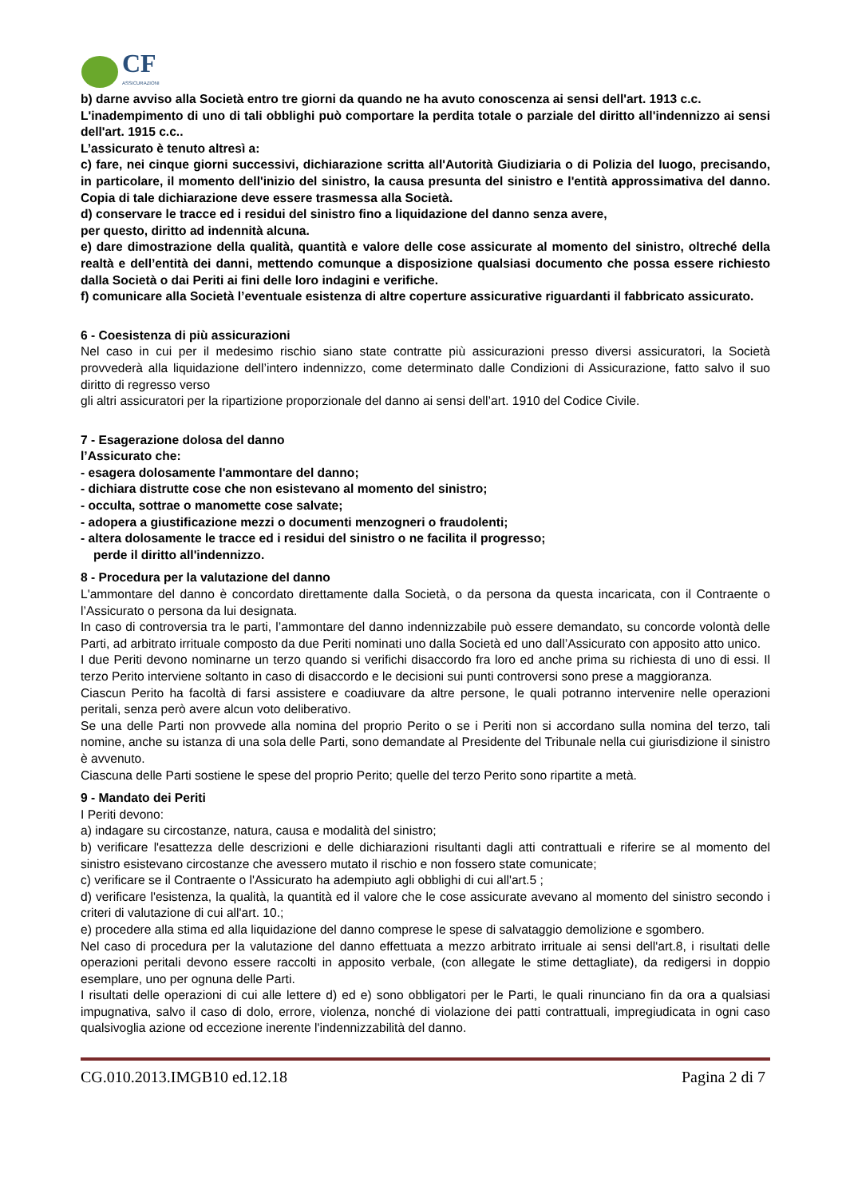CF
ASSICURAZIONI
b) darne avviso alla Società entro tre giorni da quando ne ha avuto conoscenza ai sensi dell'art. 1913 c.c.
L'inadempimento di uno di tali obblighi può comportare la perdita totale o parziale del diritto all'indennizzo ai sensi dell'art. 1915 c.c..
L’assicurato è tenuto altresì a:
c) fare, nei cinque giorni successivi, dichiarazione scritta all'Autorità Giudiziaria o di Polizia del luogo, precisando, in particolare, il momento dell'inizio del sinistro, la causa presunta del sinistro e l'entità approssimativa del danno. Copia di tale dichiarazione deve essere trasmessa alla Società.
d) conservare le tracce ed i residui del sinistro fino a liquidazione del danno senza avere,
per questo, diritto ad indennità alcuna.
e) dare dimostrazione della qualità, quantità e valore delle cose assicurate al momento del sinistro, oltreché della realtà e dell’entità dei danni, mettendo comunque a disposizione qualsiasi documento che possa essere richiesto dalla Società o dai Periti ai fini delle loro indagini e verifiche.
f) comunicare alla Società l’eventuale esistenza di altre coperture assicurative riguardanti il fabbricato assicurato.
6 - Coesistenza di più assicurazioni
Nel caso in cui per il medesimo rischio siano state contratte più assicurazioni presso diversi assicuratori, la Società provvederà alla liquidazione dell’intero indennizzo, come determinato dalle Condizioni di Assicurazione, fatto salvo il suo diritto di regresso verso
gli altri assicuratori per la ripartizione proporzionale del danno ai sensi dell’art. 1910 del Codice Civile.
7 - Esagerazione dolosa del danno
l’Assicurato che:
- esagera dolosamente l'ammontare del danno;
- dichiara distrutte cose che non esistevano al momento del sinistro;
- occulta, sottrae o manomette cose salvate;
- adopera a giustificazione mezzi o documenti menzogneri o fraudolenti;
- altera dolosamente le tracce ed i residui del sinistro o ne facilita il progresso;
perde il diritto all'indennizzo.
8 - Procedura per la valutazione del danno
L'ammontare del danno è concordato direttamente dalla Società, o da persona da questa incaricata, con il Contraente o l’Assicurato o persona da lui designata.
In caso di controversia tra le parti, l’ammontare del danno indennizzabile può essere demandato, su concorde volontà delle Parti, ad arbitrato irrituale composto da due Periti nominati uno dalla Società ed uno dall’Assicurato con apposito atto unico.
I due Periti devono nominarne un terzo quando si verifichi disaccordo fra loro ed anche prima su richiesta di uno di essi. Il terzo Perito interviene soltanto in caso di disaccordo e le decisioni sui punti controversi sono prese a maggioranza.
Ciascun Perito ha facoltà di farsi assistere e coadiuvare da altre persone, le quali potranno intervenire nelle operazioni peritali, senza però avere alcun voto deliberativo.
Se una delle Parti non provvede alla nomina del proprio Perito o se i Periti non si accordano sulla nomina del terzo, tali nomine, anche su istanza di una sola delle Parti, sono demandate al Presidente del Tribunale nella cui giurisdizione il sinistro è avvenuto.
Ciascuna delle Parti sostiene le spese del proprio Perito; quelle del terzo Perito sono ripartite a metà.
9 - Mandato dei Periti
I Periti devono:
a) indagare su circostanze, natura, causa e modalità del sinistro;
b) verificare l'esattezza delle descrizioni e delle dichiarazioni risultanti dagli atti contrattuali e riferire se al momento del sinistro esistevano circostanze che avessero mutato il rischio e non fossero state comunicate;
c) verificare se il Contraente o l'Assicurato ha adempiuto agli obblighi di cui all'art.5 ;
d) verificare l'esistenza, la qualità, la quantità ed il valore che le cose assicurate avevano al momento del sinistro secondo i criteri di valutazione di cui all'art. 10.;
e) procedere alla stima ed alla liquidazione del danno comprese le spese di salvataggio demolizione e sgombero.
Nel caso di procedura per la valutazione del danno effettuata a mezzo arbitrato irrituale ai sensi dell'art.8, i risultati delle operazioni peritali devono essere raccolti in apposito verbale, (con allegate le stime dettagliate), da redigersi in doppio esemplare, uno per ognuna delle Parti.
I risultati delle operazioni di cui alle lettere d) ed e) sono obbligatori per le Parti, le quali rinunciano fin da ora a qualsiasi impugnativa, salvo il caso di dolo, errore, violenza, nonché di violazione dei patti contrattuali, impregiudicata in ogni caso qualsivoglia azione od eccezione inerente l'indennizzabilità del danno.
CG.010.2013.IMGB10 ed.12.18 Pagina 2 di 7